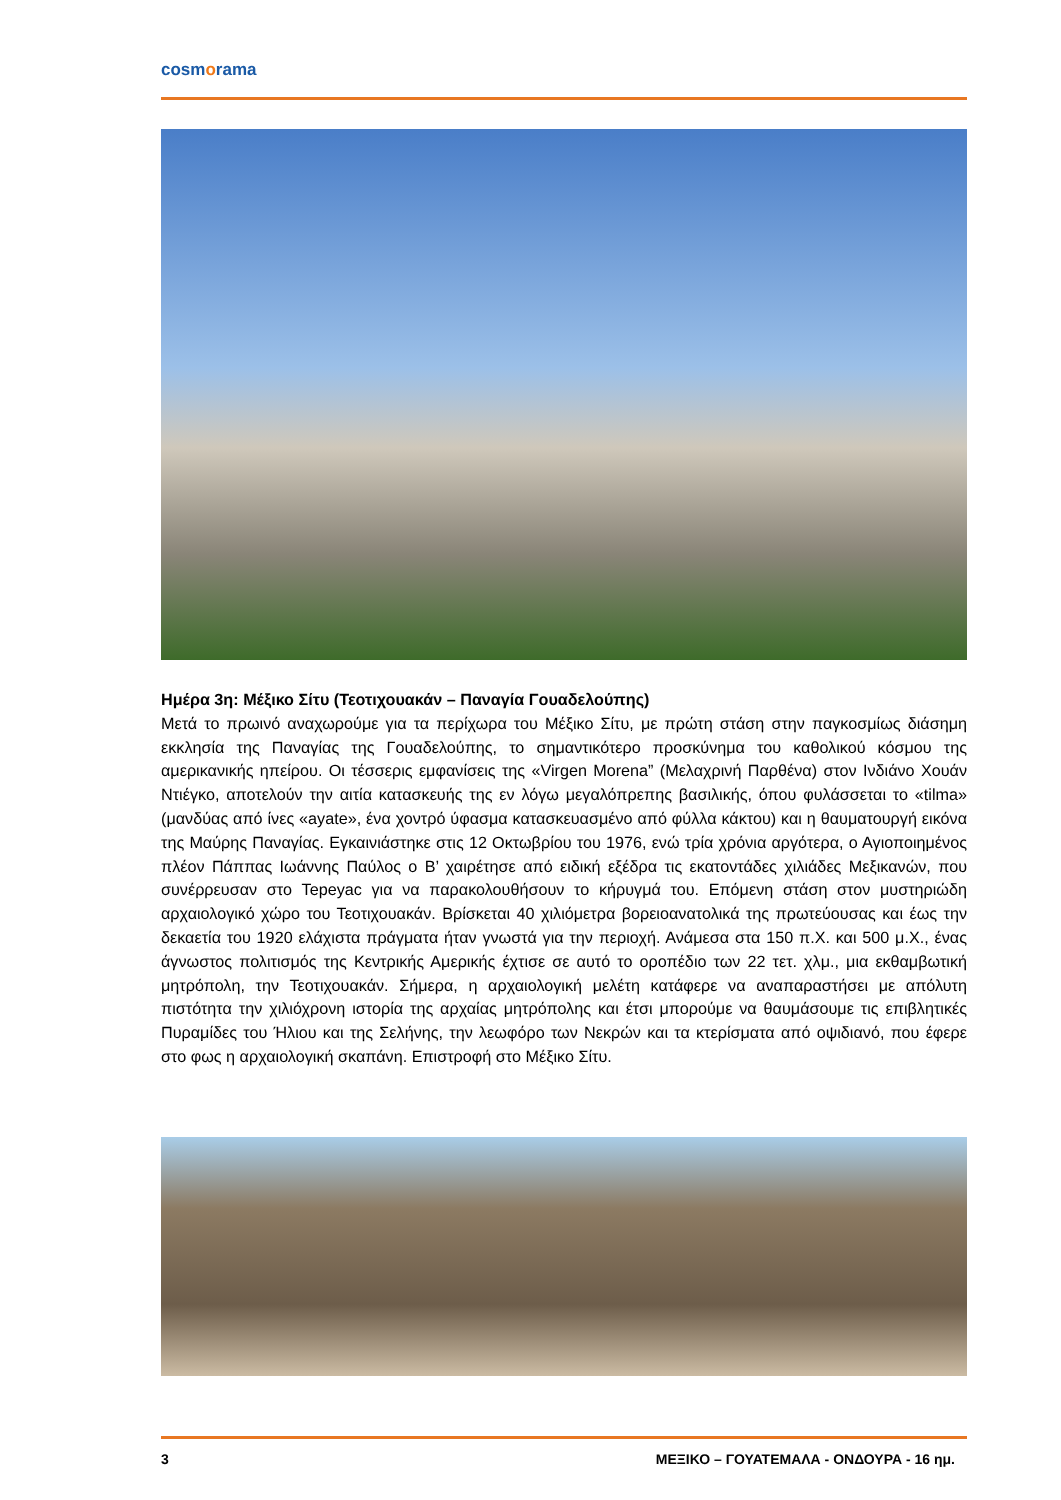cosmorama
Ημέρα 3η: Μέξικο Σίτυ (Τεοτιχουακάν – Παναγία Γουαδελούπης)
Μετά το πρωινό αναχωρούμε για τα περίχωρα του Μέξικο Σίτυ, με πρώτη στάση στην παγκοσμίως διάσημη εκκλησία της Παναγίας της Γουαδελούπης, το σημαντικότερο προσκύνημα του καθολικού κόσμου της αμερικανικής ηπείρου. Οι τέσσερις εμφανίσεις της «Virgen Morena” (Μελαχρινή Παρθένα) στον Ινδιάνο Χουάν Ντιέγκο, αποτελούν την αιτία κατασκευής της εν λόγω μεγαλόπρεπης βασιλικής, όπου φυλάσσεται το «tilma» (μανδύας από ίνες «ayate», ένα χοντρό ύφασμα κατασκευασμένο από φύλλα κάκτου) και η θαυματουργή εικόνα της Μαύρης Παναγίας. Εγκαινιάστηκε στις 12 Οκτωβρίου του 1976, ενώ τρία χρόνια αργότερα, ο Αγιοποιημένος πλέον Πάππας Ιωάννης Παύλος ο Β’ χαιρέτησε από ειδική εξέδρα τις εκατοντάδες χιλιάδες Μεξικανών, που συνέρρευσαν στο Tepeyac για να παρακολουθήσουν το κήρυγμά του. Επόμενη στάση στον μυστηριώδη αρχαιολογικό χώρο του Τεοτιχουακάν. Βρίσκεται 40 χιλιόμετρα βορειοανατολικά της πρωτεύουσας και έως την δεκαετία του 1920 ελάχιστα πράγματα ήταν γνωστά για την περιοχή. Ανάμεσα στα 150 π.Χ. και 500 μ.Χ., ένας άγνωστος πολιτισμός της Κεντρικής Αμερικής έχτισε σε αυτό το οροπέδιο των 22 τετ. χλμ., μια εκθαμβωτική μητρόπολη, την Τεοτιχουακάν. Σήμερα, η αρχαιολογική μελέτη κατάφερε να αναπαραστήσει με απόλυτη πιστότητα την χιλιόχρονη ιστορία της αρχαίας μητρόπολης και έτσι μπορούμε να θαυμάσουμε τις επιβλητικές Πυραμίδες του Ήλιου και της Σελήνης, την λεωφόρο των Νεκρών και τα κτερίσματα από οψιδιανό, που έφερε στο φως η αρχαιολογική σκαπάνη. Επιστροφή στο Μέξικο Σίτυ.
3 ΜΕΞΙΚΟ – ΓΟΥΑΤΕΜΑΛΑ - ΟΝΔΟΥΡΑ - 16 ημ.